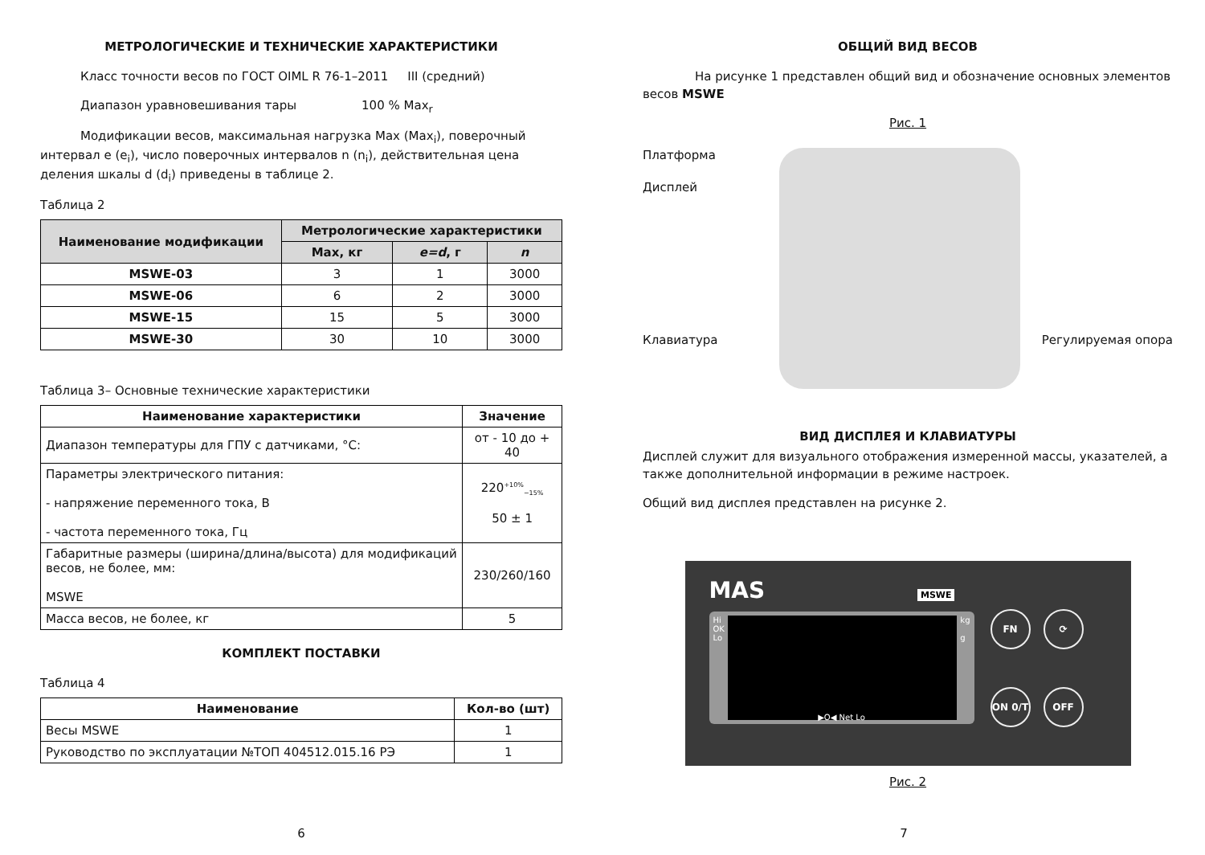МЕТРОЛОГИЧЕСКИЕ И ТЕХНИЧЕСКИЕ ХАРАКТЕРИСТИКИ
Класс точности весов по ГОСТ OIML R 76-1–2011 III (средний)
Диапазон уравновешивания тары 100 % Max<sub>r</sub>
Модификации весов, максимальная нагрузка Max (Max<sub>i</sub>), поверочный интервал e (e<sub>i</sub>), число поверочных интервалов n (n<sub>i</sub>), действительная цена деления шкалы d (d<sub>i</sub>) приведены в таблице 2.
Таблица 2
| Наименование модификации | Метрологические характеристики | | |
| --- | --- | --- | --- |
| | Max, кг | e=d , г | n |
| MSWE-03 | 3 | 1 | 3000 |
| MSWE-06 | 6 | 2 | 3000 |
| MSWE-15 | 15 | 5 | 3000 |
| MSWE-30 | 30 | 10 | 3000 |
Таблица 3– Основные технические характеристики
| Наименование характеристики | Значение |
| --- | --- |
| Диапазон температуры для ГПУ с датчиками, °С: | от - 10 до + 40 |
| Параметры электрического питания: - напряжение переменного тока, В - частота переменного тока, Гц | 220<sup>+10%</sup><sub>−15%</sub> 50 ± 1 |
| Габаритные размеры (ширина/длина/высота) для модификаций весов, не более, мм: MSWE | 230/260/160 |
| Масса весов, не более, кг | 5 |
КОМПЛЕКТ ПОСТАВКИ
Таблица 4
| Наименование | Кол-во (шт) |
| --- | --- |
| Весы MSWE | 1 |
| Руководство по эксплуатации №ТОП 404512.015.16 РЭ | 1 |
6
ОБЩИЙ ВИД ВЕСОВ
На рисунке 1 представлен общий вид и обозначение основных элементов весов MSWE
Рис. 1
Платформа
Дисплей
Клавиатура Регулируемая опора
ВИД ДИСПЛЕЯ И КЛАВИАТУРЫ
Дисплей служит для визуального отображения измеренной массы, указателей, а также дополнительной информации в режиме настроек.
Общий вид дисплея представлен на рисунке 2.
MAS MSWE
Hi
OK
Lo
kg
g
▶O◀ Net Lo
FN
⟳
ON 0/T
OFF
Рис. 2
7